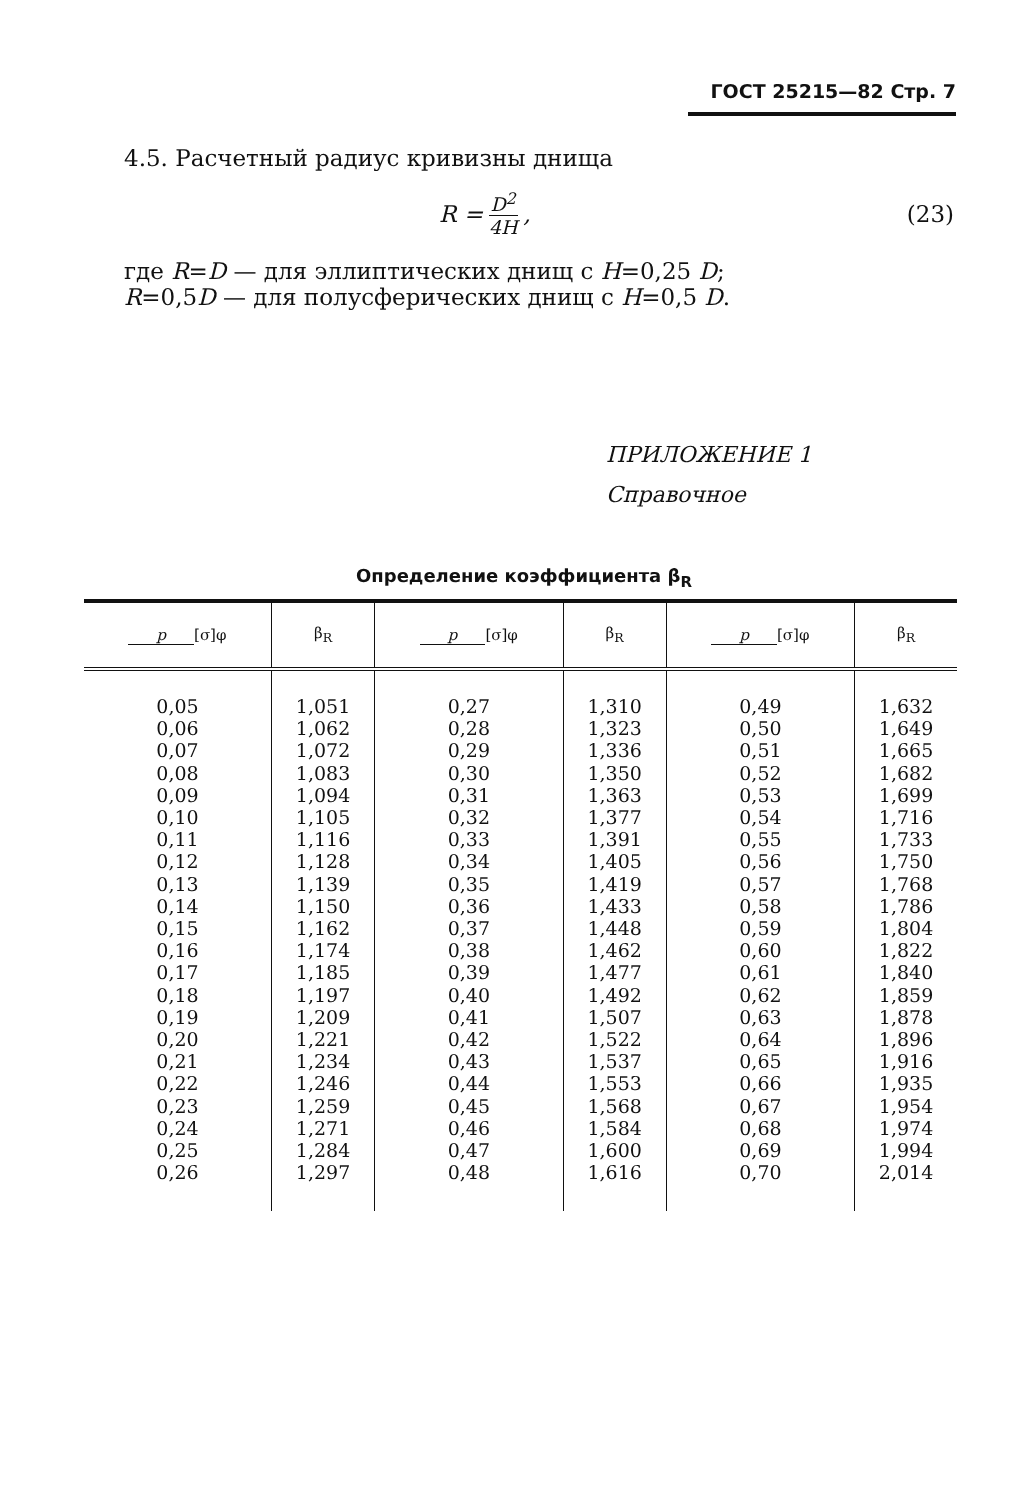ГОСТ 25215—82 Стр. 7
4.5. Расчетный радиус кривизны днища
R = D<sup>2</sup> 4H , (23)
где R=D — для эллиптических днищ с H=0,25 D;
R=0,5D — для полусферических днищ с H=0,5 D.
ПРИЛОЖЕНИЕ 1
Справочное
Определение коэффициента β<sub>R</sub>
| p [σ]φ | β<sub>R</sub> | p [σ]φ | β<sub>R</sub> | p [σ]φ | β<sub>R</sub> |
| --- | --- | --- | --- | --- | --- |
| 0,05 0,06 0,07 0,08 0,09 0,10 0,11 0,12 0,13 0,14 0,15 0,16 0,17 0,18 0,19 0,20 0,21 0,22 0,23 0,24 0,25 0,26 | 1,051 1,062 1,072 1,083 1,094 1,105 1,116 1,128 1,139 1,150 1,162 1,174 1,185 1,197 1,209 1,221 1,234 1,246 1,259 1,271 1,284 1,297 | 0,27 0,28 0,29 0,30 0,31 0,32 0,33 0,34 0,35 0,36 0,37 0,38 0,39 0,40 0,41 0,42 0,43 0,44 0,45 0,46 0,47 0,48 | 1,310 1,323 1,336 1,350 1,363 1,377 1,391 1,405 1,419 1,433 1,448 1,462 1,477 1,492 1,507 1,522 1,537 1,553 1,568 1,584 1,600 1,616 | 0,49 0,50 0,51 0,52 0,53 0,54 0,55 0,56 0,57 0,58 0,59 0,60 0,61 0,62 0,63 0,64 0,65 0,66 0,67 0,68 0,69 0,70 | 1,632 1,649 1,665 1,682 1,699 1,716 1,733 1,750 1,768 1,786 1,804 1,822 1,840 1,859 1,878 1,896 1,916 1,935 1,954 1,974 1,994 2,014 |